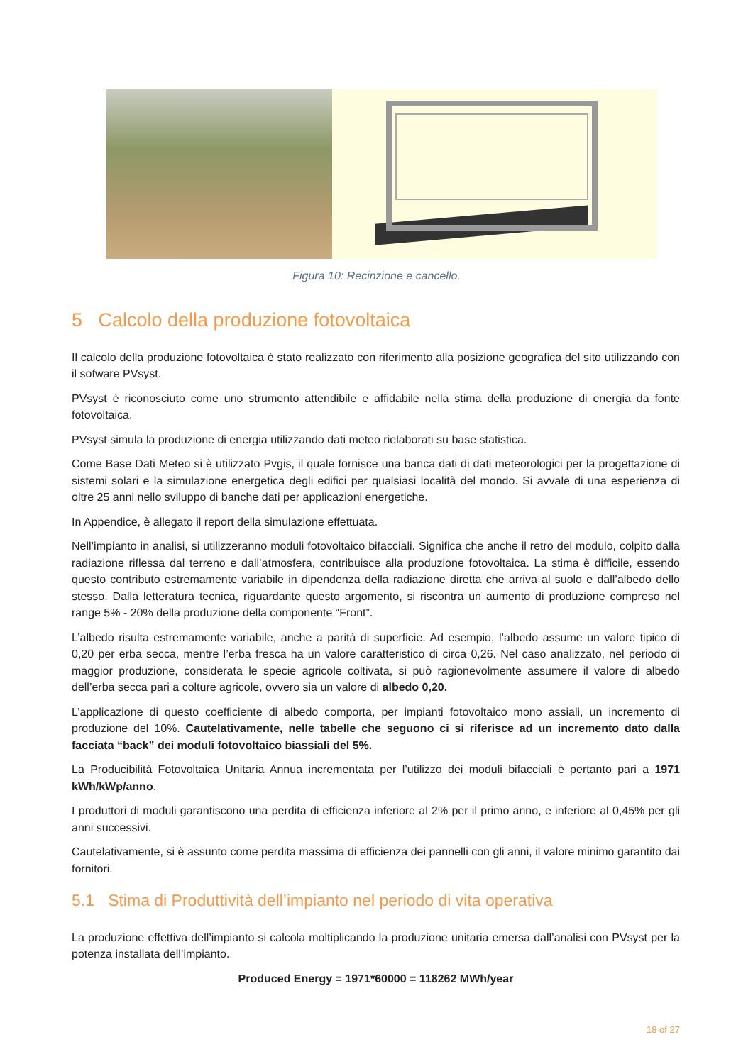Figura 10: Recinzione e cancello.
5 Calcolo della produzione fotovoltaica
Il calcolo della produzione fotovoltaica è stato realizzato con riferimento alla posizione geografica del sito utilizzando con il sofware PVsyst.
PVsyst è riconosciuto come uno strumento attendibile e affidabile nella stima della produzione di energia da fonte fotovoltaica.
PVsyst simula la produzione di energia utilizzando dati meteo rielaborati su base statistica.
Come Base Dati Meteo si è utilizzato Pvgis, il quale fornisce una banca dati di dati meteorologici per la progettazione di sistemi solari e la simulazione energetica degli edifici per qualsiasi località del mondo. Si avvale di una esperienza di oltre 25 anni nello sviluppo di banche dati per applicazioni energetiche.
In Appendice, è allegato il report della simulazione effettuata.
Nell’impianto in analisi, si utilizzeranno moduli fotovoltaico bifacciali. Significa che anche il retro del modulo, colpito dalla radiazione riflessa dal terreno e dall’atmosfera, contribuisce alla produzione fotovoltaica. La stima è difficile, essendo questo contributo estremamente variabile in dipendenza della radiazione diretta che arriva al suolo e dall’albedo dello stesso. Dalla letteratura tecnica, riguardante questo argomento, si riscontra un aumento di produzione compreso nel range 5% - 20% della produzione della componente “Front”.
L’albedo risulta estremamente variabile, anche a parità di superficie. Ad esempio, l’albedo assume un valore tipico di 0,20 per erba secca, mentre l’erba fresca ha un valore caratteristico di circa 0,26. Nel caso analizzato, nel periodo di maggior produzione, considerata le specie agricole coltivata, si può ragionevolmente assumere il valore di albedo dell’erba secca pari a colture agricole, ovvero sia un valore di albedo 0,20.
L’applicazione di questo coefficiente di albedo comporta, per impianti fotovoltaico mono assiali, un incremento di produzione del 10%. Cautelativamente, nelle tabelle che seguono ci si riferisce ad un incremento dato dalla facciata “back” dei moduli fotovoltaico biassiali del 5%.
La Producibilità Fotovoltaica Unitaria Annua incrementata per l’utilizzo dei moduli bifacciali è pertanto pari a 1971 kWh/kWp/anno.
I produttori di moduli garantiscono una perdita di efficienza inferiore al 2% per il primo anno, e inferiore al 0,45% per gli anni successivi.
Cautelativamente, si è assunto come perdita massima di efficienza dei pannelli con gli anni, il valore minimo garantito dai fornitori.
5.1 Stima di Produttività dell’impianto nel periodo di vita operativa
La produzione effettiva dell’impianto si calcola moltiplicando la produzione unitaria emersa dall’analisi con PVsyst per la potenza installata dell’impianto.
Produced Energy = 1971*60000 = 118262 MWh/year
18 of 27